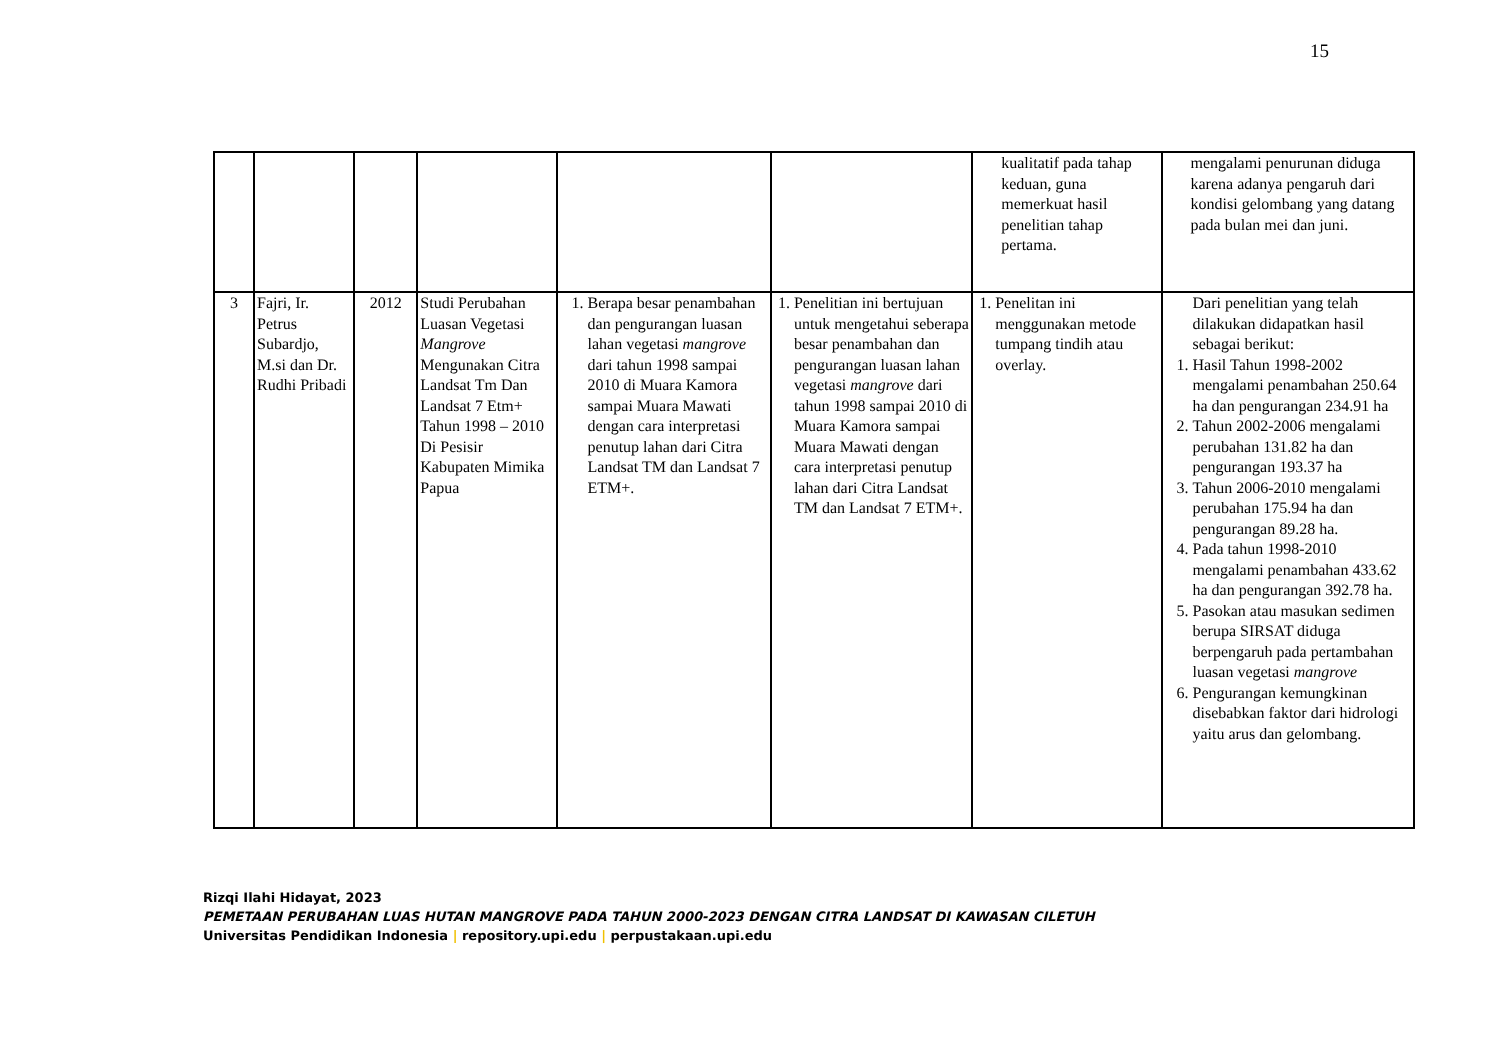15
| | | | | | | kualitatif pada tahap keduan, guna memerkuat hasil penelitian tahap pertama. | mengalami penurunan diduga karena adanya pengaruh dari kondisi gelombang yang datang pada bulan mei dan juni. |
| 3 | Fajri, Ir. Petrus Subardjo, M.si dan Dr. Rudhi Pribadi | 2012 | Studi Perubahan Luasan Vegetasi Mangrove Mengunakan Citra Landsat Tm Dan Landsat 7 Etm+ Tahun 1998 – 2010 Di Pesisir Kabupaten Mimika Papua | 1. Berapa besar penambahan dan pengurangan luasan lahan vegetasi mangrove dari tahun 1998 sampai 2010 di Muara Kamora sampai Muara Mawati dengan cara interpretasi penutup lahan dari Citra Landsat TM dan Landsat 7 ETM+. | 1. Penelitian ini bertujuan untuk mengetahui seberapa besar penambahan dan pengurangan luasan lahan vegetasi mangrove dari tahun 1998 sampai 2010 di Muara Kamora sampai Muara Mawati dengan cara interpretasi penutup lahan dari Citra Landsat TM dan Landsat 7 ETM+. | 1. Penelitan ini menggunakan metode tumpang tindih atau overlay. | Dari penelitian yang telah dilakukan didapatkan hasil sebagai berikut: 1. Hasil Tahun 1998-2002 mengalami penambahan 250.64 ha dan pengurangan 234.91 ha 2. Tahun 2002-2006 mengalami perubahan 131.82 ha dan pengurangan 193.37 ha 3. Tahun 2006-2010 mengalami perubahan 175.94 ha dan pengurangan 89.28 ha. 4. Pada tahun 1998-2010 mengalami penambahan 433.62 ha dan pengurangan 392.78 ha. 5. Pasokan atau masukan sedimen berupa SIRSAT diduga berpengaruh pada pertambahan luasan vegetasi mangrove 6. Pengurangan kemungkinan disebabkan faktor dari hidrologi yaitu arus dan gelombang. |
Rizqi Ilahi Hidayat, 2023
PEMETAAN PERUBAHAN LUAS HUTAN MANGROVE PADA TAHUN 2000-2023 DENGAN CITRA LANDSAT DI KAWASAN CILETUH
Universitas Pendidikan Indonesia | repository.upi.edu | perpustakaan.upi.edu